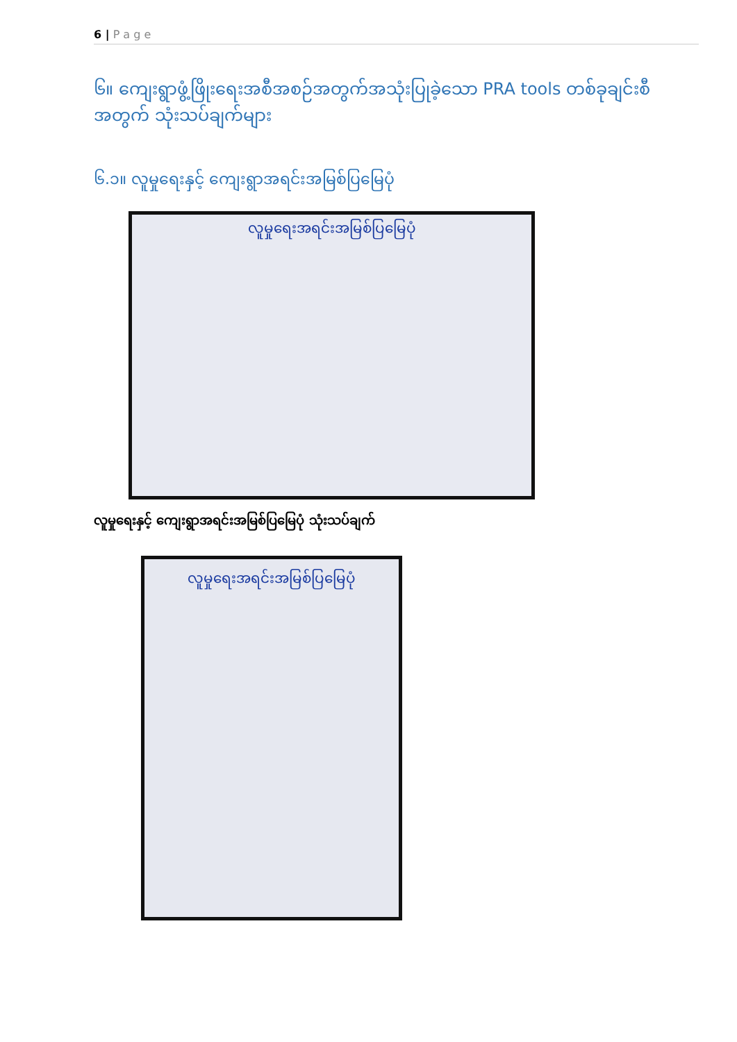6 | P a g e
၆။ ကျေးရွာဖွံ့ဖြိုးရေးအစီအစဉ်အတွက်အသုံးပြုခဲ့သော PRA tools တစ်ခုချင်းစီအတွက် သုံးသပ်ချက်များ
၆.၁။ လူမှုရေးနှင့် ကျေးရွာအရင်းအမြစ်ပြမြေပုံ
လူမှုရေးအရင်းအမြစ်ပြမြေပုံ
လူမှုရေးနှင့် ကျေးရွာအရင်းအမြစ်ပြမြေပုံ သုံးသပ်ချက်
လူမှုရေးအရင်းအမြစ်ပြမြေပုံ